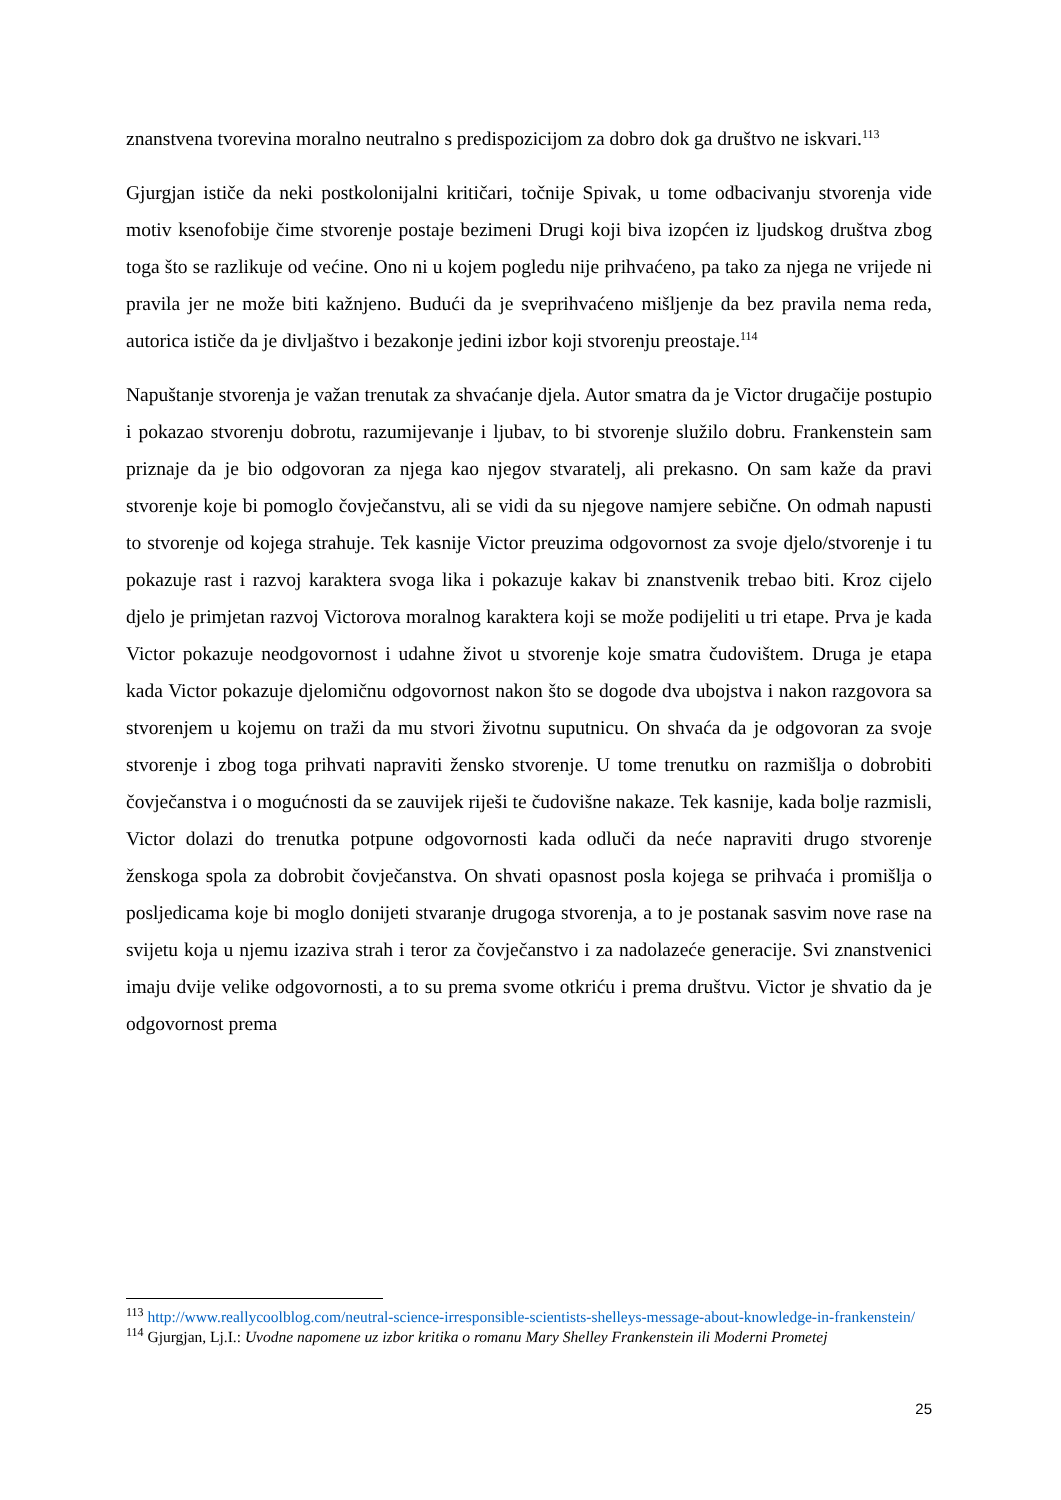znanstvena tvorevina moralno neutralno s predispozicijom za dobro dok ga društvo ne iskvari.<sup>113</sup>
Gjurgjan ističe da neki postkolonijalni kritičari, točnije Spivak, u tome odbacivanju stvorenja vide motiv ksenofobije čime stvorenje postaje bezimeni Drugi koji biva izopćen iz ljudskog društva zbog toga što se razlikuje od većine. Ono ni u kojem pogledu nije prihvaćeno, pa tako za njega ne vrijede ni pravila jer ne može biti kažnjeno. Budući da je sveprihvaćeno mišljenje da bez pravila nema reda, autorica ističe da je divljaštvo i bezakonje jedini izbor koji stvorenju preostaje.<sup>114</sup>
Napuštanje stvorenja je važan trenutak za shvaćanje djela. Autor smatra da je Victor drugačije postupio i pokazao stvorenju dobrotu, razumijevanje i ljubav, to bi stvorenje služilo dobru. Frankenstein sam priznaje da je bio odgovoran za njega kao njegov stvaratelj, ali prekasno. On sam kaže da pravi stvorenje koje bi pomoglo čovječanstvu, ali se vidi da su njegove namjere sebične. On odmah napusti to stvorenje od kojega strahuje. Tek kasnije Victor preuzima odgovornost za svoje djelo/stvorenje i tu pokazuje rast i razvoj karaktera svoga lika i pokazuje kakav bi znanstvenik trebao biti. Kroz cijelo djelo je primjetan razvoj Victorova moralnog karaktera koji se može podijeliti u tri etape. Prva je kada Victor pokazuje neodgovornost i udahne život u stvorenje koje smatra čudovištem. Druga je etapa kada Victor pokazuje djelomičnu odgovornost nakon što se dogode dva ubojstva i nakon razgovora sa stvorenjem u kojemu on traži da mu stvori životnu suputnicu. On shvaća da je odgovoran za svoje stvorenje i zbog toga prihvati napraviti žensko stvorenje. U tome trenutku on razmišlja o dobrobiti čovječanstva i o mogućnosti da se zauvijek riješi te čudovišne nakaze. Tek kasnije, kada bolje razmisli, Victor dolazi do trenutka potpune odgovornosti kada odluči da neće napraviti drugo stvorenje ženskoga spola za dobrobit čovječanstva. On shvati opasnost posla kojega se prihvaća i promišlja o posljedicama koje bi moglo donijeti stvaranje drugoga stvorenja, a to je postanak sasvim nove rase na svijetu koja u njemu izaziva strah i teror za čovječanstvo i za nadolazeće generacije. Svi znanstvenici imaju dvije velike odgovornosti, a to su prema svome otkriću i prema društvu. Victor je shvatio da je odgovornost prema
<sup>113</sup> http://www.reallycoolblog.com/neutral-science-irresponsible-scientists-shelleys-message-about-knowledge-in-frankenstein/
<sup>114</sup> Gjurgjan, Lj.I.: Uvodne napomene uz izbor kritika o romanu Mary Shelley Frankenstein ili Moderni Prometej
25